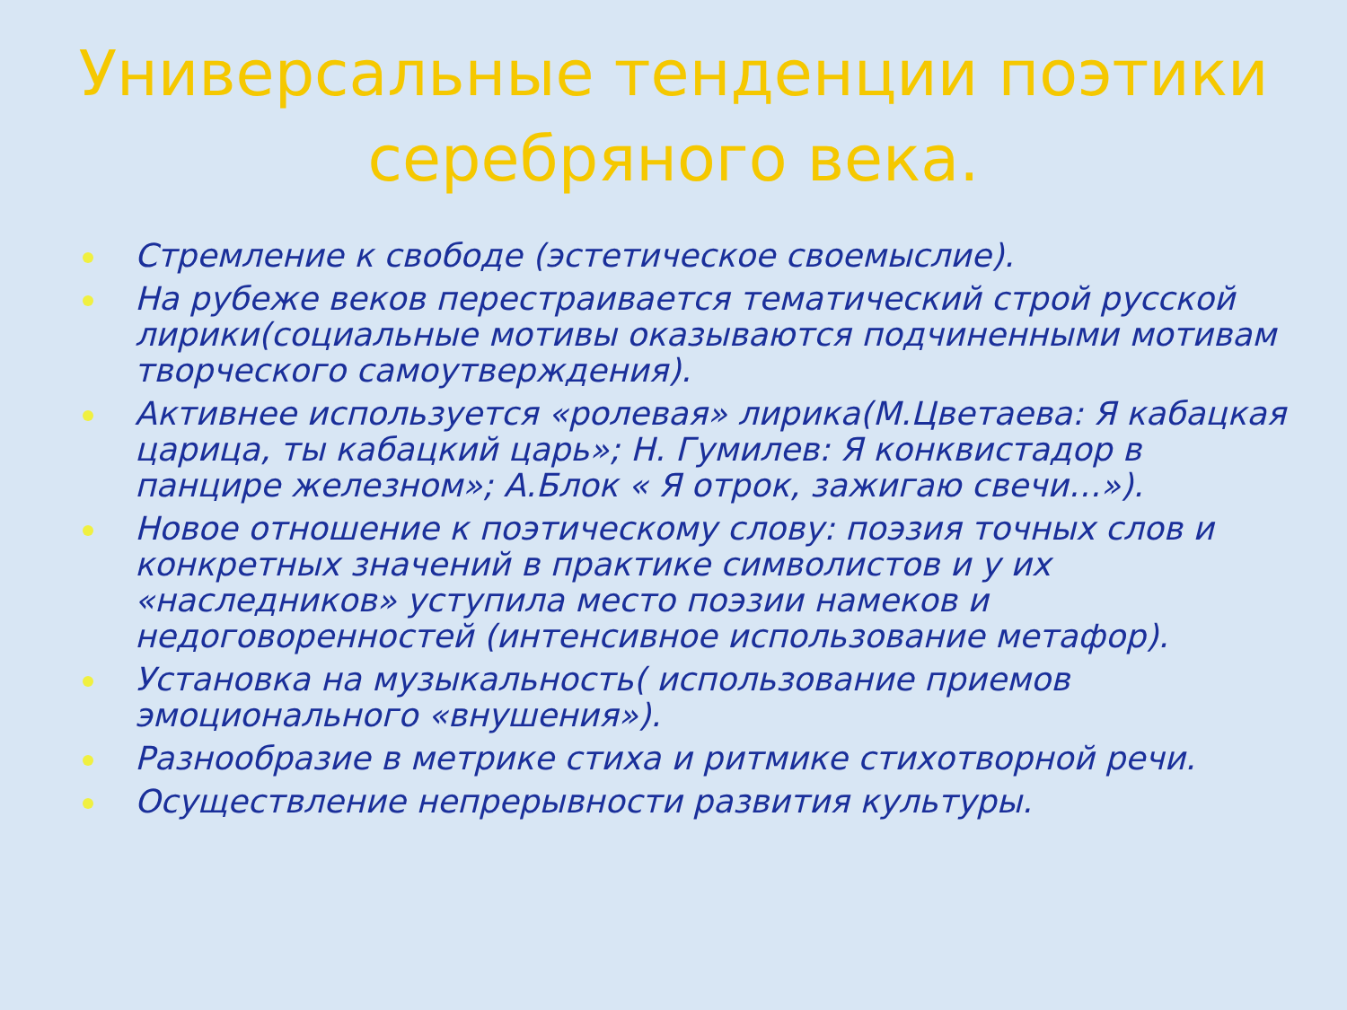Универсальные тенденции поэтики серебряного века.
Стремление к свободе (эстетическое своемыслие).
На рубеже веков перестраивается тематический строй русской лирики(социальные мотивы оказываются подчиненными мотивам творческого самоутверждения).
Активнее используется «ролевая» лирика(М.Цветаева: Я кабацкая царица, ты кабацкий царь»; Н. Гумилев: Я конквистадор в панцире железном»; А.Блок « Я отрок, зажигаю свечи…»).
Новое отношение к поэтическому слову: поэзия точных слов и конкретных значений в практике символистов и у их «наследников» уступила место поэзии намеков и недоговоренностей (интенсивное использование метафор).
Установка на музыкальность( использование приемов эмоционального «внушения»).
Разнообразие в метрике стиха и ритмике стихотворной речи.
Осуществление непрерывности развития культуры.